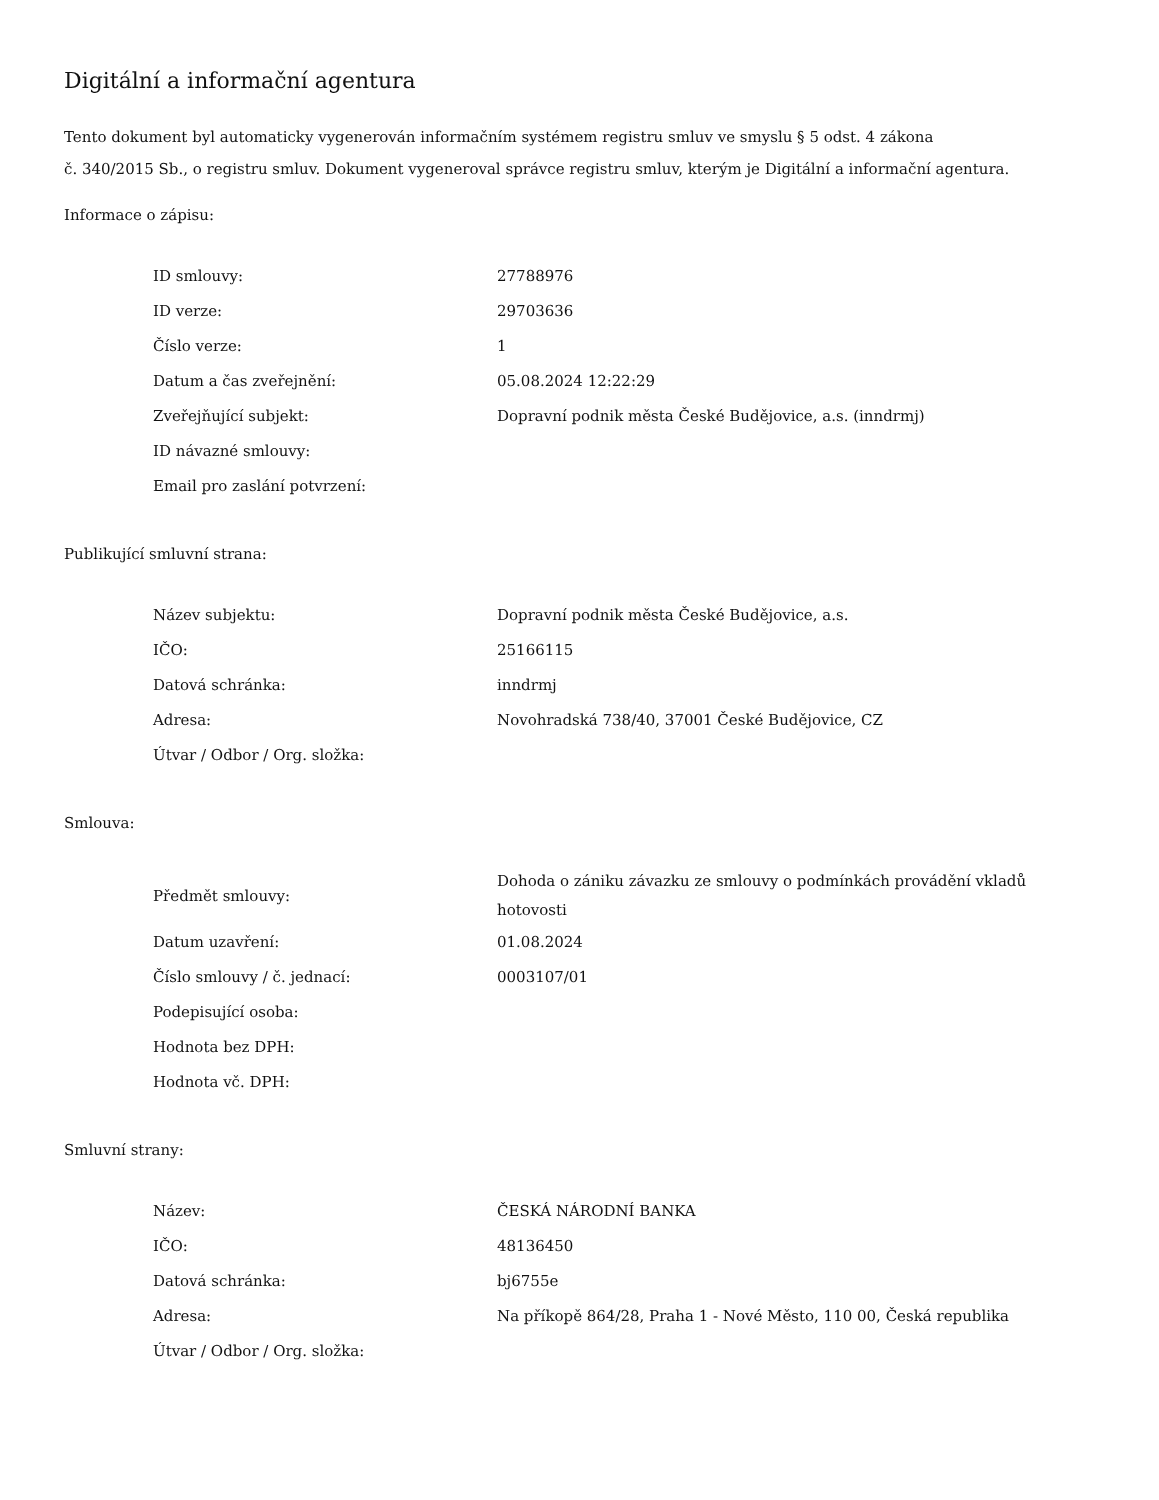Digitální a informační agentura
Tento dokument byl automaticky vygenerován informačním systémem registru smluv ve smyslu § 5 odst. 4 zákona
č. 340/2015 Sb., o registru smluv. Dokument vygeneroval správce registru smluv, kterým je Digitální a informační agentura.
Informace o zápisu:
| ID smlouvy: | 27788976 |
| ID verze: | 29703636 |
| Číslo verze: | 1 |
| Datum a čas zveřejnění: | 05.08.2024 12:22:29 |
| Zveřejňující subjekt: | Dopravní podnik města České Budějovice, a.s. (inndrmj) |
| ID návazné smlouvy: | |
| Email pro zaslání potvrzení: | |
Publikující smluvní strana:
| Název subjektu: | Dopravní podnik města České Budějovice, a.s. |
| IČO: | 25166115 |
| Datová schránka: | inndrmj |
| Adresa: | Novohradská 738/40, 37001 České Budějovice, CZ |
| Útvar / Odbor / Org. složka: | |
Smlouva:
| Předmět smlouvy: | Dohoda o zániku závazku ze smlouvy o podmínkách provádění vkladů hotovosti |
| Datum uzavření: | 01.08.2024 |
| Číslo smlouvy / č. jednací: | 0003107/01 |
| Podepisující osoba: | |
| Hodnota bez DPH: | |
| Hodnota vč. DPH: | |
Smluvní strany:
| Název: | ČESKÁ NÁRODNÍ BANKA |
| IČO: | 48136450 |
| Datová schránka: | bj6755e |
| Adresa: | Na příkopě 864/28, Praha 1 - Nové Město, 110 00, Česká republika |
| Útvar / Odbor / Org. složka: | |